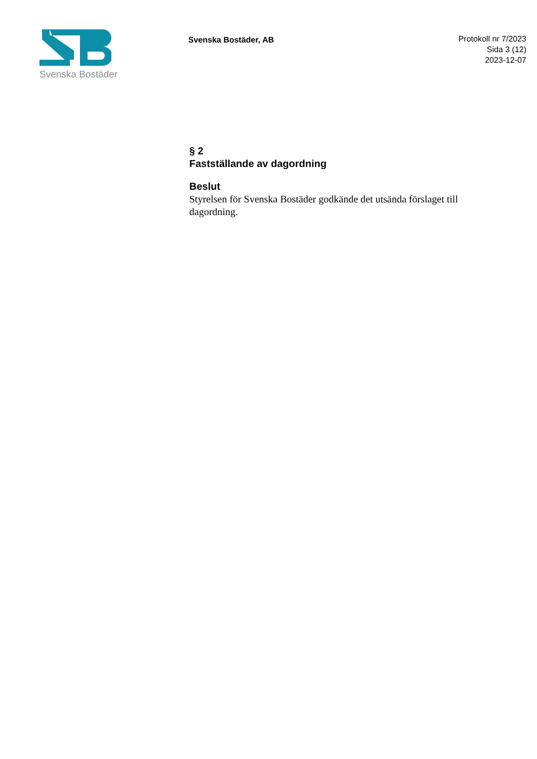Svenska Bostäder
Svenska Bostäder, AB
Protokoll nr 7/2023
Sida 3 (12)
2023-12-07
§ 2
Fastställande av dagordning
Beslut
Styrelsen för Svenska Bostäder godkände det utsända förslaget till dagordning.